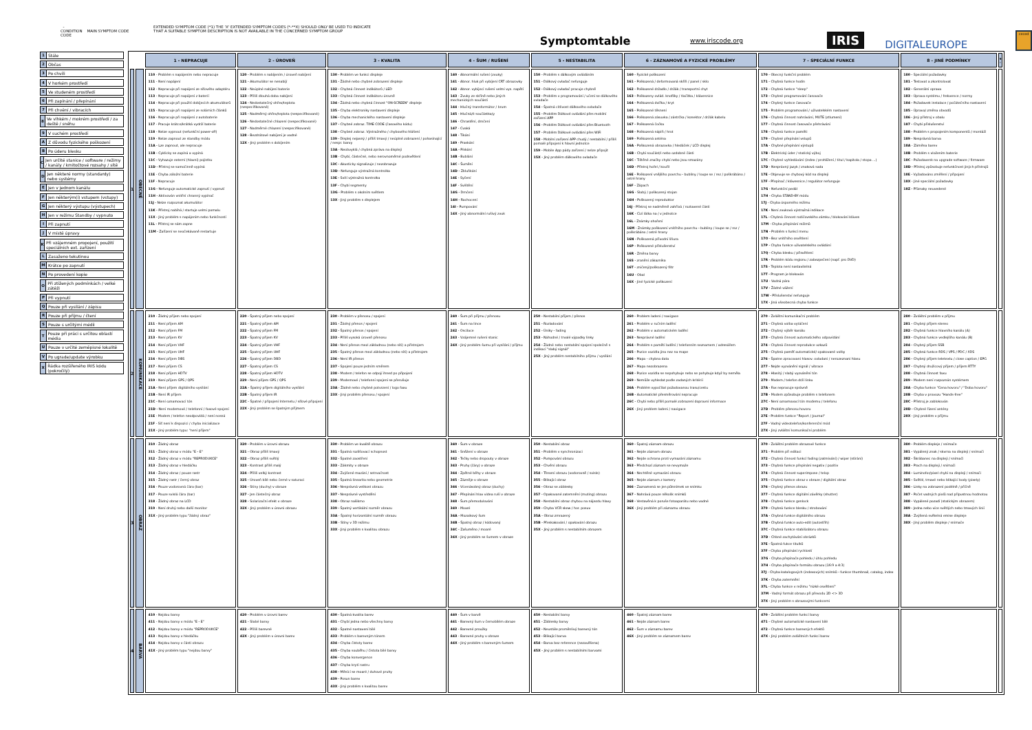-
CONDITION MAIN SYMPTOM CODE
CODE
EXTENDED SYMPTOM CODE (*1) THE 'X' EXTENDED SYMPTOM CODES (*-**X) SHOULD ONLY BE USED TO INDICATE THAT A SUITABLE SYMPTOM DESCRIPTION IS NOT AVAILABLE IN THE CONCERNED SYMPTOM GROUP
Symptomtable
www.iriscode.org
IRIS
DIGITALEUROPE
ceced
1 Stále
2 Občas
3 Po chvíli
4 V horkém prostředí
5 Ve studeném prostředí
6 Při zapínání / přepínání
7 Při chvění / vibracích
8 Ve vlhkém / mokrém prostředí / za deště / sněhu
9 V suchém prostředí
A Z důvodu fyzického poškození
B Po úderu blesku
C Jen určité stanice / software / režimy / kanály / kmitočtové rozsahy / sítě
D Jen některé normy (standardy) nebo systémy
E Jen v jednom kanálu
F Jen některým(i) vstupem (vstupy)
G Jen některý výstupu (výstupech)
H Jen v režimu Standby / vypnuto
I Při zapnutí
J V místě úpravy
K Při vzájemném propojení, použití speciálních ext. zařízení
L Zasaženo tekutinou
M Krátce po zapnutí
N Po provedení kopie
O Při ztížených podmínkách / velké zátěži
P Při vypnutí
Q Pouze při vysílání / zápisu
R Pouze při příjmu / čtení
S Pouze s určitými médii
T Pouze při práci s určitou oblastí média
U Pouze v určité zeměpisné lokalitě
V Po ugrade/update výrobku
X Řádka rozšířeného IRIS kódu (pokročilý)
| | | 1 - NEPRACUJE | 2 - ÚROVEŇ | 3 - KVALITA | 4 - ŠUM / RUŠENÍ | 5 - NESTABILITA | 6 - ZÁZNAMOVÉ A FYZICKÉ PROBLÉMY | 7 - SPECIÁLNÍ FUNKCE | 8 - JINÉ PODMÍNKY | 9 - |
| --- | --- | --- | --- | --- | --- | --- | --- | --- | --- | --- |
| 1 | OBECNÉ | 110 - Problém s napájením nebo nepracuje 111 - Není napájení 112 - Nepracuje při napájení ze síťového adaptéru 113 - Nepracuje při napájení z baterií 114 - Nepracuje při použití dobíjecích akumulátorů 115 - Nepracuje při napájení ze solárních článků 116 - Nepracuje při napájení z autobaterie 117 - Pracuje krátce/krátká vydrží baterie 118 - Nelze vypnout (nefunkční power-off) 119 - Nelze zapnout ze standby módu 11A - Lze zapnout, ale nepracuje 11B - Cyklicky se zapíná a vypíná 11C - Vyhazuje externí (hlavní) pojistku 11D - Přístroj se samočinně vypíná 11E - Chyba záložní baterie 11F - Nepracuje 11G - Nefunguje automatické zapnutí / vypnutí 11H - Aktivován vnitřní chranný vypínač 11J - Nelze rozpoznat akumulátor 11K - Přístroj nabíhá / startuje velmi pomalu 11X - Jiný problém s napájením nebo funkčností 11L - Přístroj se sám zapne 11M - Zařízení se neočekávaně restartuje | 120 - Problém s nabíjením / úroveň nabíjení 121 - Akumulátor se nenabíjí 122 - Neúplné nabíjení baterie 123 - Příliš dlouhá doba nabíjení 124 - Nedostatečný ohřev/teplota (nespecifikované) 125 - Nadměrný ohřev/teplota (nespecifikované) 126 - Nedostatečné chlazení (nespecifikované) 127 - Nadměrné chlazení (nespecifikované) 128 - Bezdrátové nabíjení je vadné 12X - Jiný problém s dobíjením | 130 - Problém ve funkci displeje 131 - Žádné nebo chybné zobrazení displeje 132 - Chybná činnost indikátorů / LED 133 - Chybná činnost indikátoru úrovně 134 - Žádná nebo chybná činnost "ON-SCREEN" displeje 135 - Chyba elektroniky nastavení displeje 136 - Chyba mechanického nastavení displeje 137 - Chybné zobraz. TIME CODE (časového kódu) 138 - Chybné zobraz. Výstražného / chybového hlášení 139 - Displej nejasný / příliš tmavý / neúplné zobrazení / pohasínající / nespr. barvy 13A - Neobvyklá / chybná zpráva na displeji 13B - Chybí, částečné, nebo nerovnoměrné podsvětlení 13C - Akusticky signalizuje / nezobrazuje 13D - Nefunguje výstražná kontrolka 13E - Svítí výstražná kontrolka 13F - Chybí segmenty 13G - Problém s okolním světlem 13X - Jiný problém s displejem | 140 - Abnormální rušení (zvuky) 141 - Abnor. hluk při vybíjení CRT obrazovky 142 - Abnor. vybíjecí rušení velmi vys. napětí 143 - Zvuky ze skříně nebo jiných mechanických součástí 144 - Hlučný transformátor / brum 145 - Hlučná/é součástka/y 146 - Chrastění, drnčení 147 - Cvaká 148 - Tikání 149 - Praskání 14A - Pískání 14B - Bublání 14C - Šumění 14D - Zbluňkání 14E - Syčení 14F - Svištění 14G - Drnčení 14H - Rachocení 14I - Pumpování 14X - Jiný abnormální rušivý zvuk | 150 - Problém s dálkovým ovládáním 151 - Dálkový ovladač nefunguje 152 - Dálkový ovladač pracuje chybně 153 - Problém v programování / učení se dálkového ovladače 154 - Špatná citlivost dálkového ovladače 155 - Problém Dálkové ovládání přes mobilní zařízení APP 156 - Problém Dálkové ovládání přes Bluetooth 157 - Problém Dálkové ovládání přes WiFi 158 - Mobilní zařízení APP chudý / nestabilní / příliš pomalé připojení k hlavní jednotce 159 - Mobile App pády zařízení / nelze připojit 15X - Jiný problém dálkového ovladače | 160 - Fyzické poškození 161 - Poškozená / deformovaná skříň / panel / sklo 162 - Poškozené držadlo / držák / transportní chyt 163 - Poškozeny ovlád. knoflíky / tlačítka / klávesnice 164 - Poškozená dvířka / kryt 165 - Poškozené těsnení 166 - Poškozená zásuvka / zástrčka / konektor / držák kabelu 167 - Poškozená čočka 168 - Poškozená náplň / hrot 169 - Poškozená anténa 16A - Poškozená obrazovka / hledáček / LCD displej 16B - Chybí součást/i nebo ozdobné části 16C - Tištěné značky chybí nebo jsou smazány 16D - Přístroj hořel / kouřil 16E - Poškození vnějšího povrchu - bubliny / loupe se / rez / poškrábáno / ostré hrany 16F - Zápach 16G - Slabý / poškozený stojan 16H - Poškozený reproduktor 16J - Přístroj se nadměrně zahřívá / roztavené části 16K - Cizí látka na / v jednotce 16L - Známky ohoření 16M - Známky poškození vnitřního povrchu - bubliny / loupe se / rez / poškrábáno / ostré hrany 16N - Poškozená přívodní šňura 16P - Poškozené příslušenství 16R - Změna barvy 16S - zranění zákazníka 16T - zničený/poškozený filtr 16U - Obal 16X - Jiné fyzické poškození | 170 - Obecný funkční problém 171 - Chybná funkce hodin 172 - Chybná funkce "sleep" 173 - Chybné programování časovače 174 - Chybný funkce časovače 175 - Problém programování / uživatelském nastavení 176 - Chybná činnost nahrávání, MUTE (ztlumení) 177 - Chybná činnost časovače přehrávání 178 - Chybná funkce paměti 179 - Chybné přepínání vstupů 17A - Chybné přepínání výstupů 17B - Elektrický úder / statický výboj 17C - Chybné vyhledávání (index / prohlížení / titul / kapitola / stopa ...) 17D - Nesprávný jazyk / znaková sada 17E - Objevuje se chybový kód na displeji 17F - Přepínač / klávesnice / regulátor nefunguje 17G - Nefunkční pedál 17H - Chyba STAND-BY módu 17J - Chyba úsporného režimu 17K - Není zvuková výstražná indikace 17L - Chybná činnost rodičovského zámku / blokování kláves 17M - Chyba přepínání režimů 17N - Problém s funkcí menu 17O - Bez vnitřního osvětlení 17P - Chyba funkce uživatelského ovládání 17Q - Chyba blesku / přisvětlení 17R - Problém kódu regionu / zabezpečení (např. pro DVD) 17S - Teplota není nastavitelná 17T - Program je blokován 17U - Vadná pára 17V - Žádné vážení 17W - Příslušenství nefunguje 17X - Jiná všeobecná chyba funkce | 180 - Speciální požadavky 181 - Testovat a zkontrolovat 182 - Generální oprava 183 - Úprava systému / frekvence / normy 184 - Požadavek instalace / počátečního nastavení 185 - Úprava/ změna obvodů 186 - Jiný přístroj v obalu 187 - Chybí příslušenství 188 - Problém s propojením komponentů / montáží 189 - Nesprávná barva 18A - Záměna barev 18B - Problém s vložením baterie 18C - Požadavenk na upgrade software / firmware 18D - Přístroj způsobuje nefunkčnost jiných přístrojů 18E - Vyžadováno změření / připojení 18X - Jiné speciální požadavky 18Z - Příznaky neuvedené | |
| 2 | KOMUNIKACE | 210 - Žádný příjem nebo spojení 211 - Není příjem AM 212 - Není příjem FM 213 - Není příjem KV 214 - Není příjem VHF 215 - Není příjem UHF 216 - Není příjem DBS 217 - Není příjem CS 218 - Není příjem HDTV 219 - Není příjem GPS / QPS 21A - Není příjem digitálního vysílání 21B - Není IR příjem 21C - Není oznamovací tón 21D - Není modemové / telefonní / faxové spojení 21E - Modem / telefon neodpovídá / není nosná 21F - Síť není k dispozici / chyba inicializace 21X - Jiný problém typu: "není příjem" | 220 - Špatný příjem nebo spojení 221 - Špatný příjem AM 222 - Špatný příjem FM 223 - Špatný příjem KV 224 - Špatný příjem VHF 225 - Špatný příjem UHF 226 - Špatný příjem DBD 227 - Špatný příjem CS 228 - Špatný příjem HDTV 229 - Není příjem GPS / QPS 22A - Špatný příjem digitálního vysílání 22B - Špatný příjem IR 22C - Špatné / připojení Internetu / síťové připojení 22X - Jiný problém se špatným příjmem | 230 - Problém v přenosu / spojení 231 - Žádný přenos / spojení 232 - Špatný přenos / spojení 233 - Příliš vysoká úroveň přenosu 234 - Není přenos mezi základnou (nebo sítí) a přístrojem 235 - Špatný přenos mezi základnou (nebo sítí) a přístrojem 236 - Není IR přenos 237 - Spojení pouze jedním směrem 238 - Modem / telefon se odpojí ihned po připojení 239 - Modemové / telefonní spojení se přerušuje 23A - Žádné nebo chybné potvrzení / logo faxu 23X - Jiný problém přenosu / spojení | 240 - Šum při příjmu / přenosu 241 - Šum na lince 242 - Oscilace 243 - Vzájemné rušení stanic 24X - Jiný problém šumu při vysílání / příjmu | 250 - Nestabilní příjem / přenos 251 - Rozladování 252 - Úniky - fading 253 - Náhodné / trvalé výpadky linky 254 - Žádné nebo nestabilní spojení společně s indikací "slabý signál" 25X - Jiný problém nestabilního příjmu / vysílání | 260 - Problem ladeni / navigace 261 - Problém v ručním ladění 262 - Problém v automatickém ladění 263 - Nesprávné ladění 264 - Problém s pamětí ladění / telefonním seznamem / adresářem 265 - Pozice vozidla jina nez na mape 266 - Mapa - chybna data 267 - Mapa nezobrazena 268 - Pozice vozidla se nepohybuje nebo se pohybuje když by neměla 269 - Nemůže vyhledat podle zadaných kritérií 26A - Problém vypočítat požadovanou trasu/cestu 26B - Automatické přesměrování nepracuje 26C - Chybí nebo příliš pomalé zobrazení dopravní informace 26X - Jiný problem ladeni / navigace | 270 - Zvláštní komunikační problém 271 - Chybná volba vytáčení 272 - Chybný výběr kanálu 273 - Chybná činnost automatického odpovídání 274 - Chybná činnost reprodukce vzkazů 275 - Chybná paměť automatické/ opakované volby 276 - Špatne zpracovani hlasov. ovladani / nerozeznani hlasu 277 - Nejde vyzvánění signál / vibrace 278 - Hlasitý / slabý vyzvánění tón 279 - Modem / telefon drží linku 27A - Fax nepracuje správně 27B - Modem způsobuje problém s telefonem 27C - Není oznamovací tón modemu / telefonu 27D - Problém přenosu hovoru 27E - Problém funkce "Report / Journal" 27F - Vadný videotelefon/konferenční mód 27X - Jiný zvláštní komunikační problém | 280 - Zvláštní problém v příjmu 281 - Chybný příjem stereo 282 - Chybná funkce hlavního kanálu (A) 283 - Chybná funkce vedlejšího kanálu (B) 284 - Chybný příjem SSB 285 - Chybná funkce RDS / VPS / PDC / XDS 286 - Chybný příjem teletextu / close caption / EPG 287 - Chybný družicový příjem / příjem RTTY 288 - Chybná činnost faxu 289 - Modem není rozpoznán systémem 28A - Chyba funkce "Cena hovoru" / "Doba hovoru" 28B - Chyba v provozu "Hands-free" 28C - Přístroj je zablokován 28D - Chybné řízení antény 28X - Jiný problém v příjmu | |
| 3 | OBRAZ | 310 - Žádný obraz 311 - Žádný obraz v módu "E - E" 312 - Žádný obraz v módu "REPRODUKCE" 313 - Žádný obraz v hledáčku 314 - Žádný obraz / pouze rastr 315 - Žádný rastr / černý obraz 316 - Pouze vodorovná čára (bar) 317 - Pouze svislá čára (bar) 318 - Žádný obraz na LCD 319 - Není druhý nebo další monitor 31X - Jiný problém typu "žádný obraz" | 320 - Problém v úrovni obrazu 321 - Obraz příliš tmavý 322 - Obraz příliš světlý 323 - Kontrast příliš malý 324 - Příliš velký kontrast 325 - Úroveň bílé nebo černé v saturaci 326 - Stíny (duchy) v obraze 327 - Jen částečný obraz 328 - Solarizační efekt v obraze 32X - Jiný problém v úrovni obrazu | 330 - Problém ve kvalitě obrazu 331 - Špatná rozlišovací schopnost 332 - Špatné zaostření 333 - Zákmity v obraze 334 - Zvýšené mazání / setrvačnost 335 - Špatná linearita nebo geometrie 336 - Nesprávná velikost obrazu 337 - Nesprávné vystředění 338 - Obraz našikmo 339 - Špatný vertikální rozměr obrazu 33A - Špatný horizontální rozměr obrazu 33B - Stíny v 3D režimu 33X - Jiný problém s kvalitou obrazu | 340 - Šum v obraze 341 - Sněžení v obraze 342 - Tečky nebo dropouty v obraze 343 - Pruhy (čáry) v obraze 344 - Zpětné běhy v obraze 345 - Záznějе v obraze 346 - Vícenásobný obraz (duchy) 347 - Přepínání hlav videa ruší v obraze 348 - Šum přemodulování 349 - Moaré 34A - Mozaikový šum 34B - Špatný obraz / kódovaný 34C - Zašuměno / moaré 34X - Jiný problém se šumem v obraze | 350 - Nestabilní obraz 351 - Problém v synchronizaci 352 - Pumpování obrazu 353 - Chvění obrazu 354 - Třesení obrazu (vodorovně / svisle) 355 - Blikající obraz 356 - Obraz se záblesky 357 - Opakované zatemnění (muting) obrazu 358 - Nestabilní obraz chybou na nájezdu hlavy 359 - Chyba VCR skew / hor. posuv 35A - Obraz zmrazený 35B - Přeskakování / opakování obrazu 35X - Jiný problém s nestabilním obrazem | 360 - Špatný záznam obrazu 361 - Nejde záznam obrazu 362 - Nejde ochrana proti vymazání záznamu 363 - Předchozí záznam se nevymaže 364 - Nechtěné vymazání obrazu 365 - Nejde záznam z kamery 366 - Zaznamená se jen půlsnímek ve snímku 367 - Nahrává pouze několik snímků 368 - Vestavěná k poruše fotoaparátu nebo vadné 36X - Jiný problém při záznamu obrazu | 370 - Zvláštní problém obrazové funkce 371 - Problém při editaci 372 - Chybná činnost funkcí fading (zatmívání) / wiper (stírání) 373 - Chybná funkce přepínání negativ / pozitiv 374 - Chybná činnost superimpose / telop 375 - Chybná funkce obraz v obraze / digitální obraz 376 - Chybný přenos obrazu 377 - Chybná funkce digitální závěrky (shutter) 378 - Chybná funkce genlock 379 - Chybná funkce blesku / strobování 37A - Chybná funkce digitálního obrazu 37B - Chybná funkce auto-edit (autostřih) 37C - Chybná funkce stabilizátoru obrazu 37D - Chbné zachytávání obrázků 37E - Špatná fukce titulků 37F - Chyba přepínání rychlostí 37G - Chyba přepínače pohledu / úhlu pohledu 37H - Chyba přepínače formátu obrazu (16:9 a 4:3) 37J - Chyba katalogových (indexových) snímků - funkce thumbnail, catalog, index 37K - Chyba zatemnění 37L - Chyba funkce v režimu "nízké osvětlení" 37M - Vadný formát obrazu při převodu 2D <> 3D 37X - Jiný problém s obrazovými funkcemi | 380 - Problém displeje / snímače 381 - Vypálený znak / skvrna na displeji / snímači 382 - Škrábanec na displeji / snímači 383 - Prach na displeji / snímači 384 - Luminofor/pixel chybí na displeji / snímači 385 - Světlé, tmavé nebo blikající body (pixely) 386 - Linky na zobrazení podélně / příčně 387 - Počet vadných pixlů nad připustnou hodnotou 388 - Vypálené pozadí (statickým obrazem) 389 - Jedna nebo více světlých nebo tmavých linií 38A - Zvýšená světelná emise displeje 38X - Jiný problém displeje / snímače | |
| 4 | BARVA | 410 - Nejdou barvy 411 - Nejdou barvy v módu "E - E" 412 - Nejdou barvy v módu "REPRODUKCE" 413 - Nejdou barvy v hledáčku 414 - Nejdou barvy v části obrazu 41X - Jiný problém typu "nejdou barvy" | 420 - Problém v úrovni barev 421 - Slabé barvy 422 - Příliš barevné 42X - Jiný problém v úrovni barev | 430 - Špatná kvalita barev 431 - Chybí jedna nebo všechny barvy 432 - Špatné nastavení bílé 433 - Problém s barevným tónem 434 - Chyba čistoty barev 435 - Chyba souběhu / čistota bílé barvy 436 - Chyba konvergence 437 - Chyba krytí rastru 438 - Měnící se moaré / duhové pruhy 439 - Posun barev 43X - Jiný problém s kvalitou barev | 440 - Šum v barvě 441 - Barevný šum v černobílém obraze 442 - Barevné proužky 443 - Barevné pruhy v obraze 44X - Jiný problém s barevným šumem | 450 - Nestabilní barvy 451 - Záblesky barvy 452 - Neustále proměnlivý barevný tón 453 - Blikající barva 454 - Barva bez reference (nezavěšena) 45X - Jiný problém s nestabilními barvami | 460 - Špatný záznam barev 461 - Nejde záznam barev 462 - Šum v záznamu barev 46X - Jiný problém se záznamem barev | 470 - Zvláštní problém funkcí barvy 471 - Chybné automatické nastavení bílé 472 - Chybná funkce barevných efektů 47X - Jiný problém zvláštních funkcí barev | | |